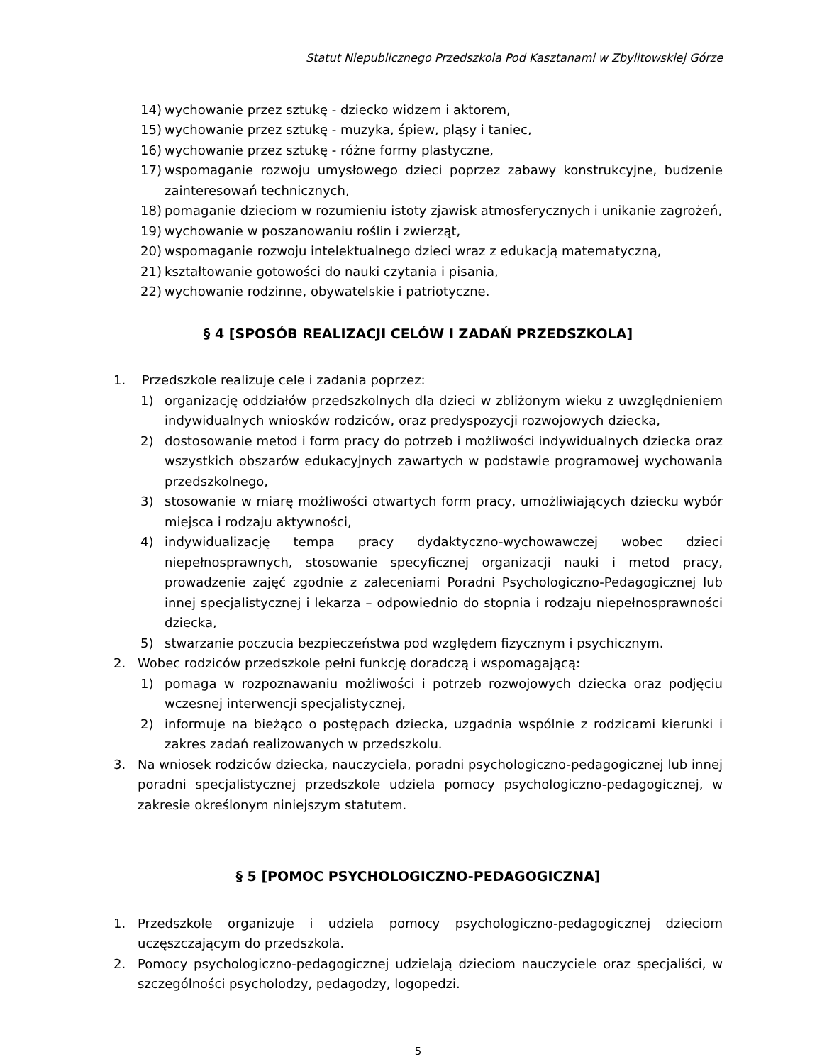Statut Niepublicznego Przedszkola Pod Kasztanami w Zbylitowskiej Górze
14) wychowanie przez sztukę - dziecko widzem i aktorem,
15) wychowanie przez sztukę - muzyka, śpiew, pląsy i taniec,
16) wychowanie przez sztukę - różne formy plastyczne,
17) wspomaganie rozwoju umysłowego dzieci poprzez zabawy konstrukcyjne, budzenie zainteresowań technicznych,
18) pomaganie dzieciom w rozumieniu istoty zjawisk atmosferycznych i unikanie zagrożeń,
19) wychowanie w poszanowaniu roślin i zwierząt,
20) wspomaganie rozwoju intelektualnego dzieci wraz z edukacją matematyczną,
21) kształtowanie gotowości do nauki czytania i pisania,
22) wychowanie rodzinne, obywatelskie i patriotyczne.
§ 4 [SPOSÓB REALIZACJI CELÓW I ZADAŃ PRZEDSZKOLA]
1. Przedszkole realizuje cele i zadania poprzez:
1) organizację oddziałów przedszkolnych dla dzieci w zbliżonym wieku z uwzględnieniem indywidualnych wniosków rodziców, oraz predyspozycji rozwojowych dziecka,
2) dostosowanie metod i form pracy do potrzeb i możliwości indywidualnych dziecka oraz wszystkich obszarów edukacyjnych zawartych w podstawie programowej wychowania przedszkolnego,
3) stosowanie w miarę możliwości otwartych form pracy, umożliwiających dziecku wybór miejsca i rodzaju aktywności,
4) indywidualizację tempa pracy dydaktyczno-wychowawczej wobec dzieci niepełnosprawnych, stosowanie specyficznej organizacji nauki i metod pracy, prowadzenie zajęć zgodnie z zaleceniami Poradni Psychologiczno-Pedagogicznej lub innej specjalistycznej i lekarza – odpowiednio do stopnia i rodzaju niepełnosprawności dziecka,
5) stwarzanie poczucia bezpieczeństwa pod względem fizycznym i psychicznym.
2. Wobec rodziców przedszkole pełni funkcję doradczą i wspomagającą:
1) pomaga w rozpoznawaniu możliwości i potrzeb rozwojowych dziecka oraz podjęciu wczesnej interwencji specjalistycznej,
2) informuje na bieżąco o postępach dziecka, uzgadnia wspólnie z rodzicami kierunki i zakres zadań realizowanych w przedszkolu.
3. Na wniosek rodziców dziecka, nauczyciela, poradni psychologiczno-pedagogicznej lub innej poradni specjalistycznej przedszkole udziela pomocy psychologiczno-pedagogicznej, w zakresie określonym niniejszym statutem.
§ 5 [POMOC PSYCHOLOGICZNO-PEDAGOGICZNA]
1. Przedszkole organizuje i udziela pomocy psychologiczno-pedagogicznej dzieciom uczęszczającym do przedszkola.
2. Pomocy psychologiczno-pedagogicznej udzielają dzieciom nauczyciele oraz specjaliści, w szczególności psycholodzy, pedagodzy, logopedzi.
5